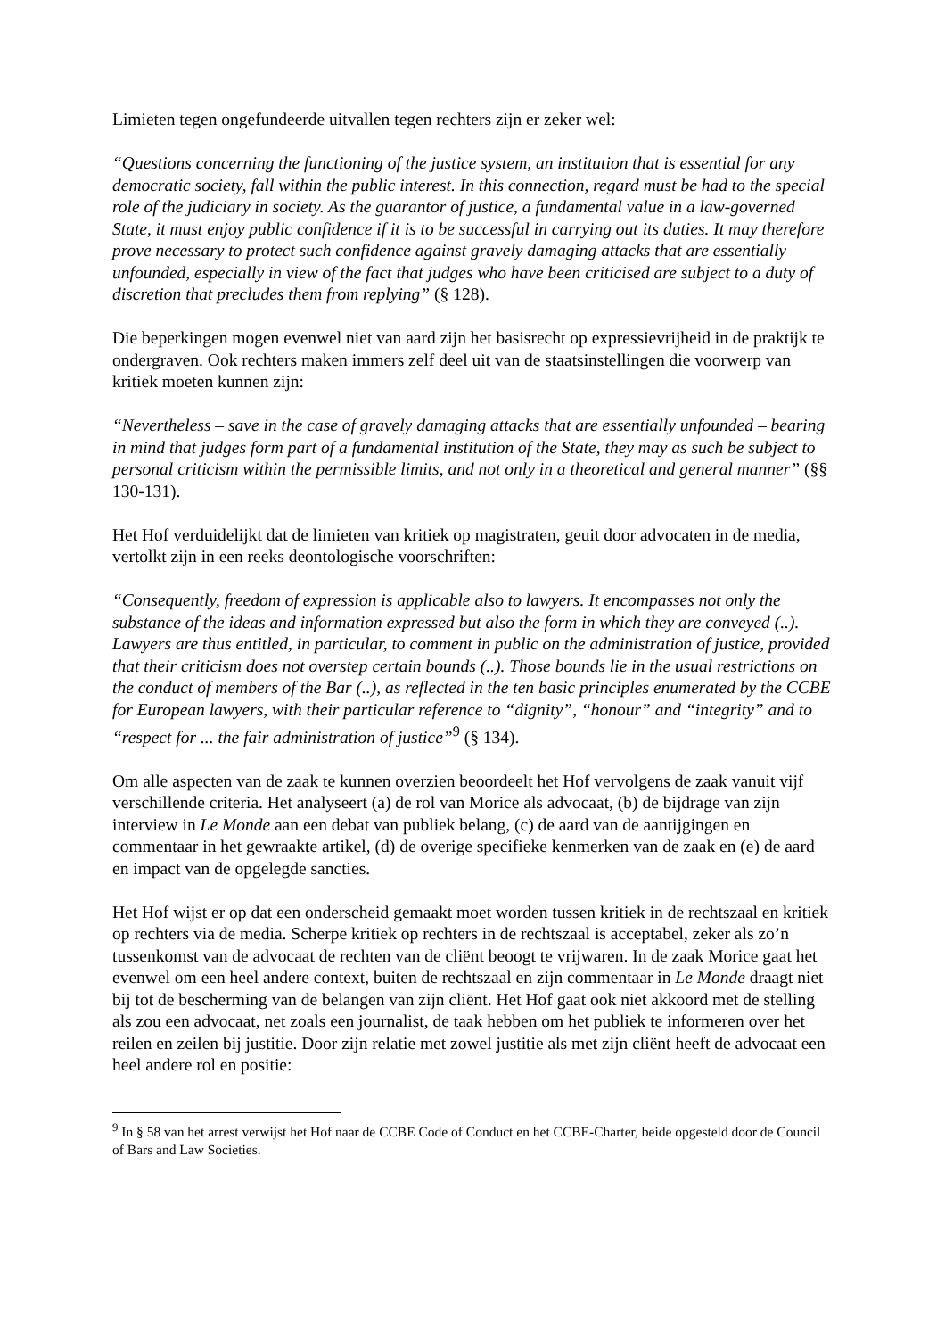Limieten tegen ongefundeerde uitvallen tegen rechters zijn er zeker wel:
“Questions concerning the functioning of the justice system, an institution that is essential for any democratic society, fall within the public interest. In this connection, regard must be had to the special role of the judiciary in society. As the guarantor of justice, a fundamental value in a law-governed State, it must enjoy public confidence if it is to be successful in carrying out its duties. It may therefore prove necessary to protect such confidence against gravely damaging attacks that are essentially unfounded, especially in view of the fact that judges who have been criticised are subject to a duty of discretion that precludes them from replying” (§ 128).
Die beperkingen mogen evenwel niet van aard zijn het basisrecht op expressievrijheid in de praktijk te ondergraven. Ook rechters maken immers zelf deel uit van de staatsinstellingen die voorwerp van kritiek moeten kunnen zijn:
“Nevertheless – save in the case of gravely damaging attacks that are essentially unfounded – bearing in mind that judges form part of a fundamental institution of the State, they may as such be subject to personal criticism within the permissible limits, and not only in a theoretical and general manner” (§§ 130-131).
Het Hof verduidelijkt dat de limieten van kritiek op magistraten, geuit door advocaten in de media, vertolkt zijn in een reeks deontologische voorschriften:
“Consequently, freedom of expression is applicable also to lawyers. It encompasses not only the substance of the ideas and information expressed but also the form in which they are conveyed (..). Lawyers are thus entitled, in particular, to comment in public on the administration of justice, provided that their criticism does not overstep certain bounds (..). Those bounds lie in the usual restrictions on the conduct of members of the Bar (..), as reflected in the ten basic principles enumerated by the CCBE for European lawyers, with their particular reference to “dignity”, “honour” and “integrity” and to “respect for ... the fair administration of justice”<sup>9</sup> (§ 134).
Om alle aspecten van de zaak te kunnen overzien beoordeelt het Hof vervolgens de zaak vanuit vijf verschillende criteria. Het analyseert (a) de rol van Morice als advocaat, (b) de bijdrage van zijn interview in Le Monde aan een debat van publiek belang, (c) de aard van de aantijgingen en commentaar in het gewraakte artikel, (d) de overige specifieke kenmerken van de zaak en (e) de aard en impact van de opgelegde sancties.
Het Hof wijst er op dat een onderscheid gemaakt moet worden tussen kritiek in de rechtszaal en kritiek op rechters via de media. Scherpe kritiek op rechters in de rechtszaal is acceptabel, zeker als zo’n tussenkomst van de advocaat de rechten van de cliënt beoogt te vrijwaren. In de zaak Morice gaat het evenwel om een heel andere context, buiten de rechtszaal en zijn commentaar in Le Monde draagt niet bij tot de bescherming van de belangen van zijn cliënt. Het Hof gaat ook niet akkoord met de stelling als zou een advocaat, net zoals een journalist, de taak hebben om het publiek te informeren over het reilen en zeilen bij justitie. Door zijn relatie met zowel justitie als met zijn cliënt heeft de advocaat een heel andere rol en positie:
<sup>9</sup> In § 58 van het arrest verwijst het Hof naar de CCBE Code of Conduct en het CCBE-Charter, beide opgesteld door de Council of Bars and Law Societies.